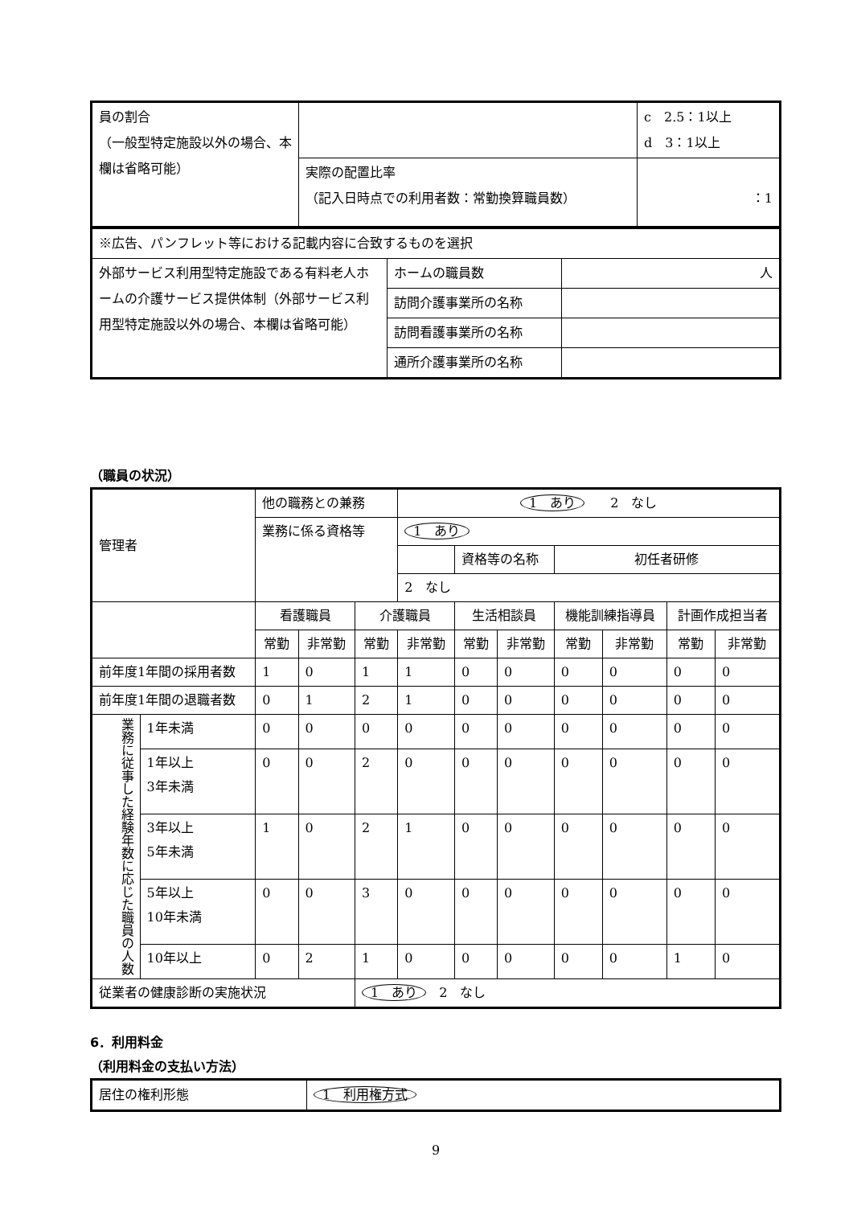| 員の割合 （一般型特定施設以外の場合、本欄は省略可能） | | c 2.5：1以上 d 3：1以上 |
| | 実際の配置比率 （記入日時点での利用者数：常勤換算職員数） | ：1 |
| ※広告、パンフレット等における記載内容に合致するものを選択 | | |
| 外部サービス利用型特定施設である有料老人ホームの介護サービス提供体制（外部サービス利用型特定施設以外の場合、本欄は省略可能） | ホームの職員数 | 人 |
| | 訪問介護事業所の名称 | |
| | 訪問看護事業所の名称 | |
| | 通所介護事業所の名称 | |
（職員の状況）
| 管理者 | | 他の職務との兼務 | | | 1 あり 2 なし | | | | | | |
| | | 業務に係る資格等 | | | 1 あり | | | | | | |
| | | | | | | 資格等の名称 | | 初任者研修 | | | |
| | | | | | 2 なし | | | | | | |
| | | 看護職員 | | 介護職員 | | 生活相談員 | | 機能訓練指導員 | | 計画作成担当者 | |
| | | 常勤 | 非常勤 | 常勤 | 非常勤 | 常勤 | 非常勤 | 常勤 | 非常勤 | 常勤 | 非常勤 |
| 前年度1年間の採用者数 | | 1 | 0 | 1 | 1 | 0 | 0 | 0 | 0 | 0 | 0 |
| 前年度1年間の退職者数 | | 0 | 1 | 2 | 1 | 0 | 0 | 0 | 0 | 0 | 0 |
| 業務に従事した経験年数に応じた職員の人数 | 1年未満 | 0 | 0 | 0 | 0 | 0 | 0 | 0 | 0 | 0 | 0 |
| | 1年以上 3年未満 | 0 | 0 | 2 | 0 | 0 | 0 | 0 | 0 | 0 | 0 |
| | 3年以上 5年未満 | 1 | 0 | 2 | 1 | 0 | 0 | 0 | 0 | 0 | 0 |
| | 5年以上 10年未満 | 0 | 0 | 3 | 0 | 0 | 0 | 0 | 0 | 0 | 0 |
| | 10年以上 | 0 | 2 | 1 | 0 | 0 | 0 | 0 | 0 | 1 | 0 |
| 従業者の健康診断の実施状況 | | | | 1 あり 2 なし | | | | | | | |
6．利用料金
（利用料金の支払い方法）
| 居住の権利形態 | 1 利用権方式 |
9